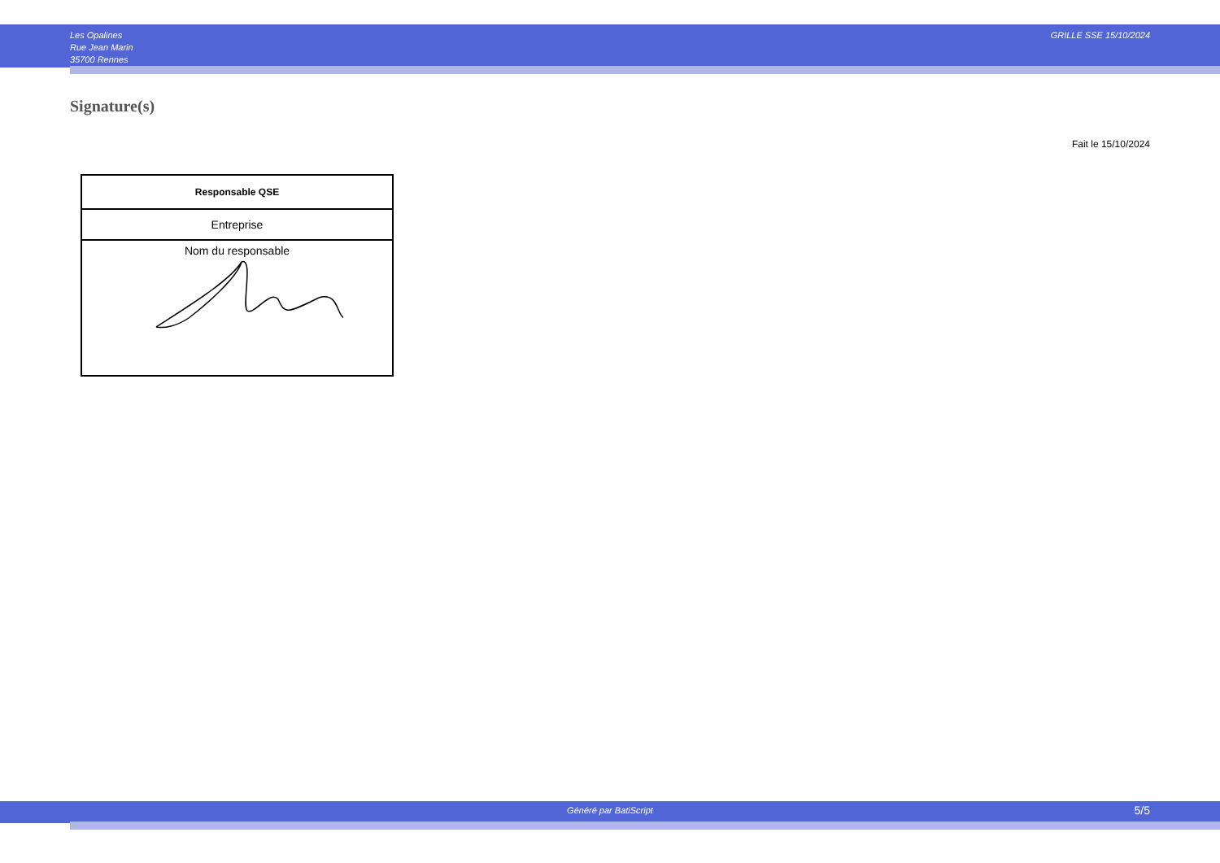Les Opalines
Rue Jean Marin
35700 Rennes
GRILLE SSE 15/10/2024
Signature(s)
Fait le 15/10/2024
| Responsable QSE |
| --- |
| Entreprise |
| Nom du responsable |
Généré par BatiScript
5/5